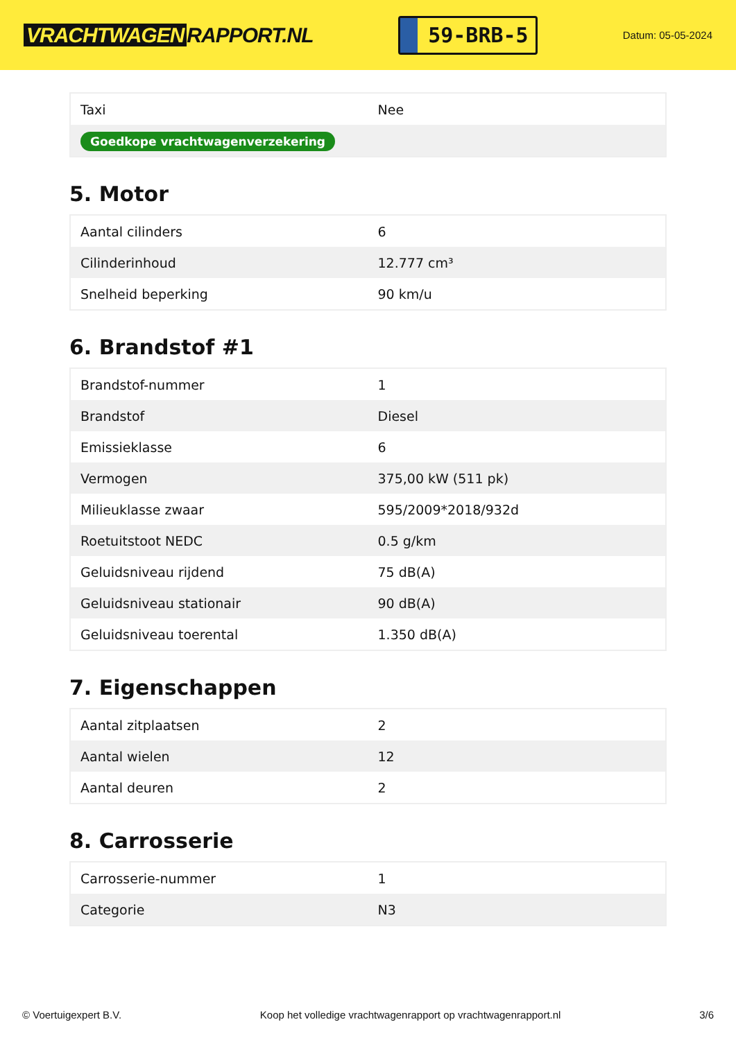VRACHTWAGEN RAPPORT.NL
59-BRB-5
Datum: 05-05-2024
| Taxi | Nee |
| Goedkope vrachtwagenverzekering | |
5. Motor
| Aantal cilinders | 6 |
| Cilinderinhoud | 12.777 cm³ |
| Snelheid beperking | 90 km/u |
6. Brandstof #1
| Brandstof-nummer | 1 |
| Brandstof | Diesel |
| Emissieklasse | 6 |
| Vermogen | 375,00 kW (511 pk) |
| Milieuklasse zwaar | 595/2009*2018/932d |
| Roetuitstoot NEDC | 0.5 g/km |
| Geluidsniveau rijdend | 75 dB(A) |
| Geluidsniveau stationair | 90 dB(A) |
| Geluidsniveau toerental | 1.350 dB(A) |
7. Eigenschappen
| Aantal zitplaatsen | 2 |
| Aantal wielen | 12 |
| Aantal deuren | 2 |
8. Carrosserie
| Carrosserie-nummer | 1 |
| Categorie | N3 |
© Voertuigexpert B.V. Koop het volledige vrachtwagenrapport op vrachtwagenrapport.nl 3/6